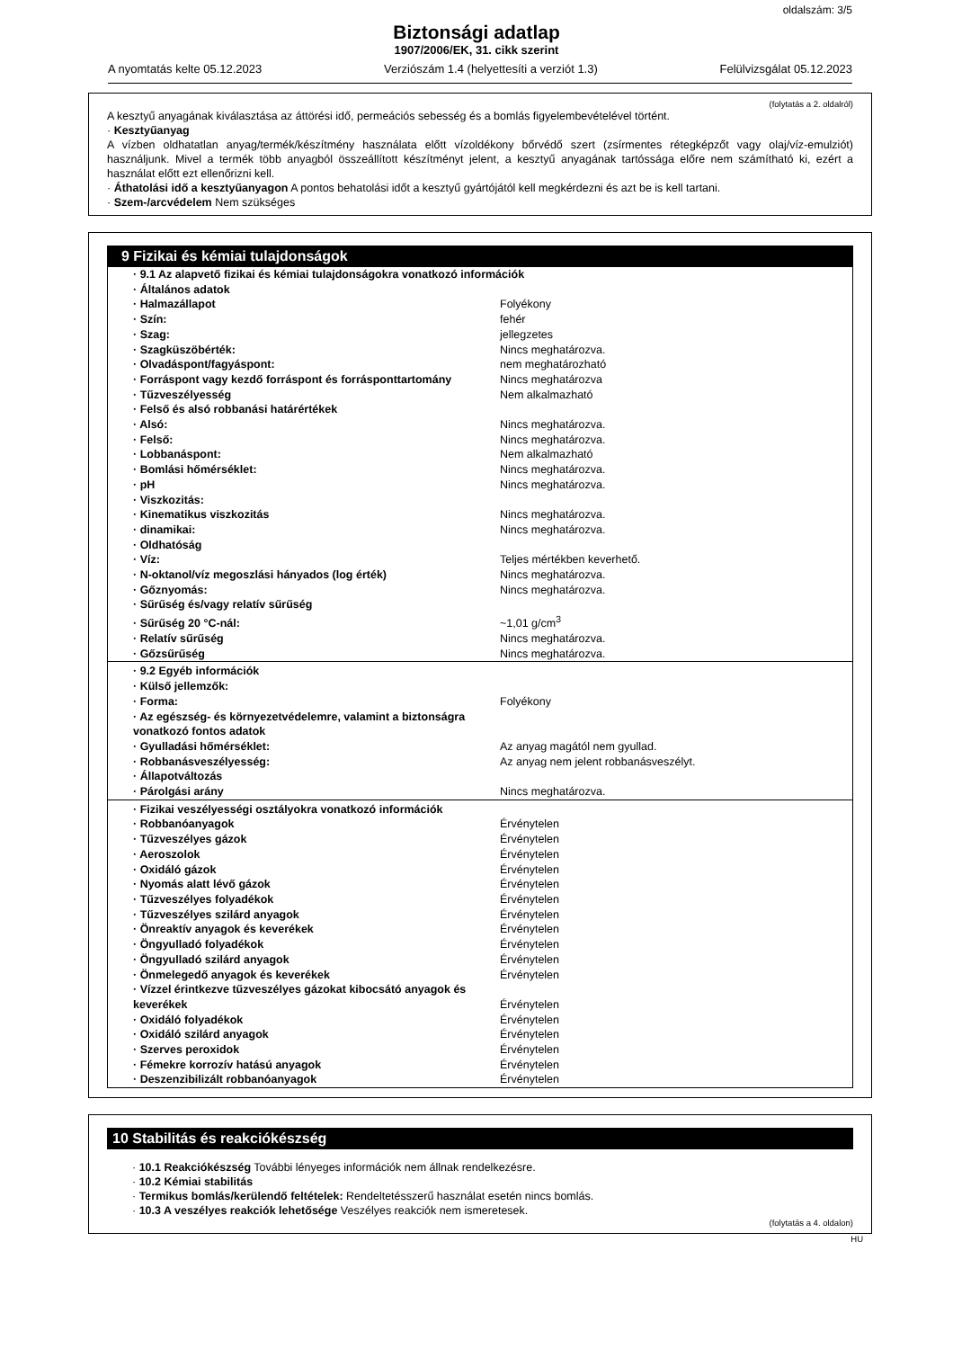oldalszám: 3/5
Biztonsági adatlap
1907/2006/EK, 31. cikk szerint
A nyomtatás kelte 05.12.2023 Verziószám 1.4 (helyettesíti a verziót 1.3) Felülvizsgálat 05.12.2023
(folytatás a 2. oldalról)
A kesztyű anyagának kiválasztása az áttörési idő, permeációs sebesség és a bomlás figyelembevételével történt.
· Kesztyűanyag
A vízben oldhatatlan anyag/termék/készítmény használata előtt vízoldékony bőrvédő szert (zsírmentes rétegképzőt vagy olaj/víz-emulziót) használjunk. Mivel a termék több anyagból összeállított készítményt jelent, a kesztyű anyagának tartóssága előre nem számítható ki, ezért a használat előtt ezt ellenőrizni kell.
· Áthatolási idő a kesztyűanyagon A pontos behatolási időt a kesztyű gyártójától kell megkérdezni és azt be is kell tartani.
· Szem-/arcvédelem Nem szükséges
9 Fizikai és kémiai tulajdonságok
| · 9.1 Az alapvető fizikai és kémiai tulajdonságokra vonatkozó információk | |
| · Általános adatok | |
| · Halmazállapot | Folyékony |
| · Szín: | fehér |
| · Szag: | jellegzetes |
| · Szagküszöbérték: | Nincs meghatározva. |
| · Olvadáspont/fagyáspont: | nem meghatározható |
| · Forráspont vagy kezdő forráspont és forrásponttartomány | Nincs meghatározva |
| · Tűzveszélyesség | Nem alkalmazható |
| · Felső és alsó robbanási határértékek | |
| · Alsó: | Nincs meghatározva. |
| · Felső: | Nincs meghatározva. |
| · Lobbanáspont: | Nem alkalmazható |
| · Bomlási hőmérséklet: | Nincs meghatározva. |
| · pH | Nincs meghatározva. |
| · Viszkozitás: | |
| · Kinematikus viszkozitás | Nincs meghatározva. |
| · dinamikai: | Nincs meghatározva. |
| · Oldhatóság | |
| · Víz: | Teljes mértékben keverhető. |
| · N-oktanol/víz megoszlási hányados (log érték) | Nincs meghatározva. |
| · Gőznyomás: | Nincs meghatározva. |
| · Sűrűség és/vagy relatív sűrűség | |
| · Sűrűség 20 °C-nál: | ~1,01 g/cm<sup>3</sup> |
| · Relatív sűrűség | Nincs meghatározva. |
| · Gőzsűrűség | Nincs meghatározva. |
| · 9.2 Egyéb információk | |
| · Külső jellemzők: | |
| · Forma: | Folyékony |
| · Az egészség- és környezetvédelemre, valamint a biztonságra vonatkozó fontos adatok | |
| · Gyulladási hőmérséklet: | Az anyag magától nem gyullad. |
| · Robbanásveszélyesség: | Az anyag nem jelent robbanásveszélyt. |
| · Állapotváltozás | |
| · Párolgási arány | Nincs meghatározva. |
| · Fizikai veszélyességi osztályokra vonatkozó információk | |
| · Robbanóanyagok | Érvénytelen |
| · Tűzveszélyes gázok | Érvénytelen |
| · Aeroszolok | Érvénytelen |
| · Oxidáló gázok | Érvénytelen |
| · Nyomás alatt lévő gázok | Érvénytelen |
| · Tűzveszélyes folyadékok | Érvénytelen |
| · Tűzveszélyes szilárd anyagok | Érvénytelen |
| · Önreaktív anyagok és keverékek | Érvénytelen |
| · Öngyulladó folyadékok | Érvénytelen |
| · Öngyulladó szilárd anyagok | Érvénytelen |
| · Önmelegedő anyagok és keverékek | Érvénytelen |
| · Vízzel érintkezve tűzveszélyes gázokat kibocsátó anyagok és keverékek | Érvénytelen |
| · Oxidáló folyadékok | Érvénytelen |
| · Oxidáló szilárd anyagok | Érvénytelen |
| · Szerves peroxidok | Érvénytelen |
| · Fémekre korrozív hatású anyagok | Érvénytelen |
| · Deszenzibilizált robbanóanyagok | Érvénytelen |
10 Stabilitás és reakciókészség
· 10.1 Reakciókészség További lényeges információk nem állnak rendelkezésre.
· 10.2 Kémiai stabilitás
· Termikus bomlás/kerülendő feltételek: Rendeltetésszerű használat esetén nincs bomlás.
· 10.3 A veszélyes reakciók lehetősége Veszélyes reakciók nem ismeretesek.
(folytatás a 4. oldalon)
HU